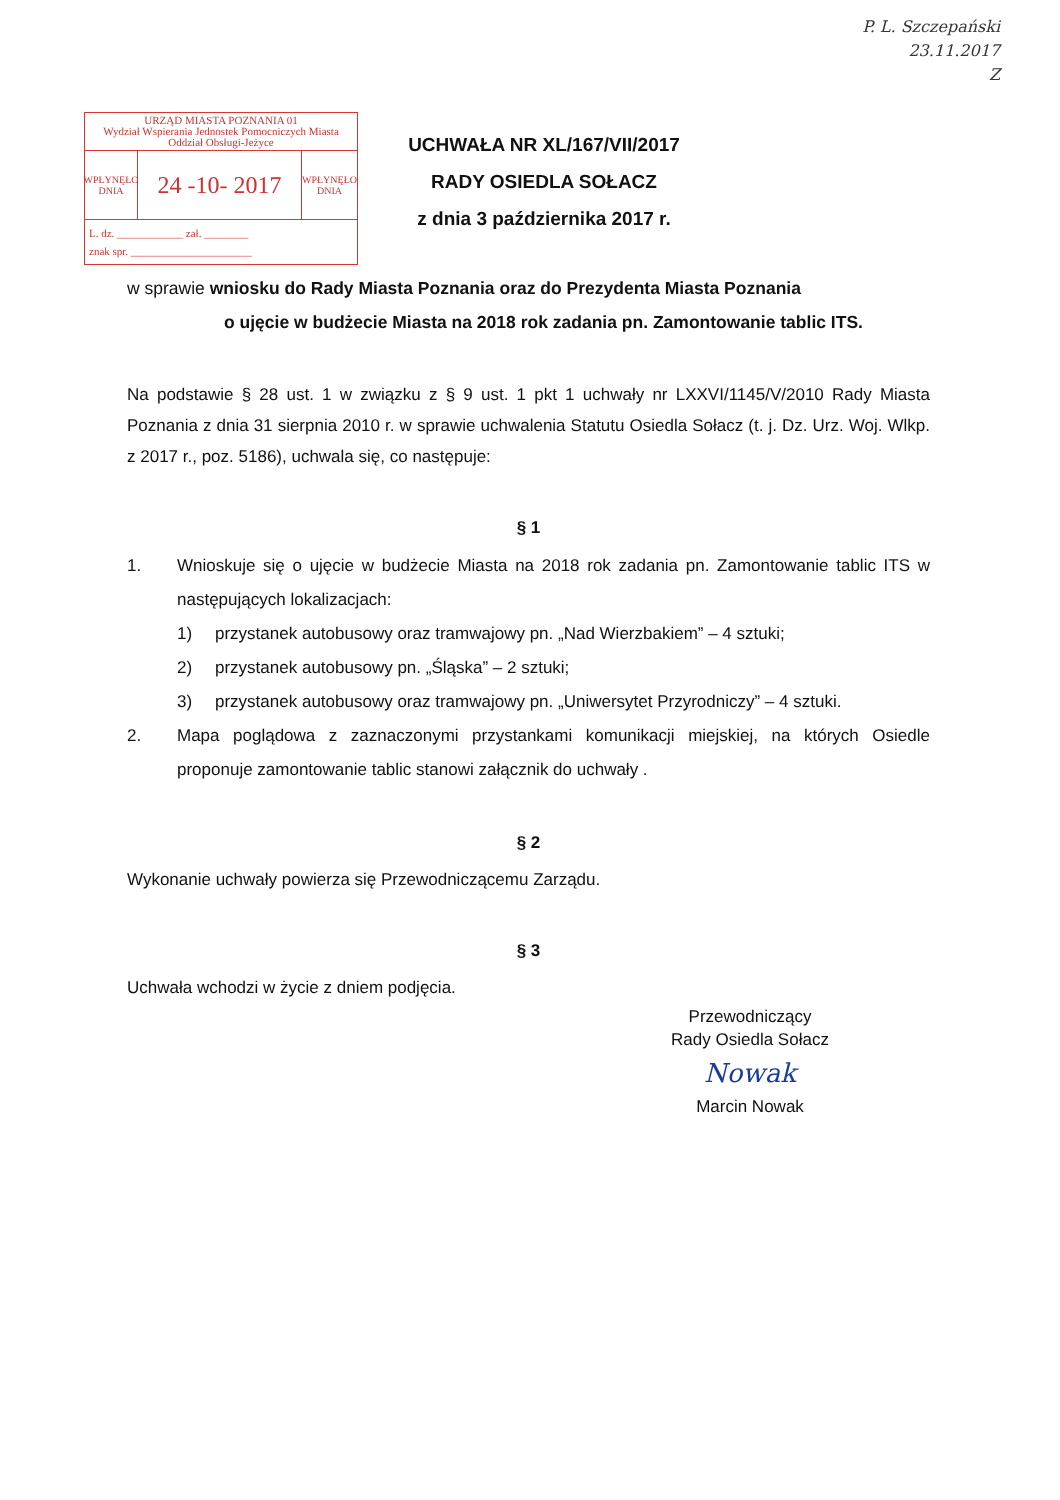P. L. Szczepański
23.11.2017
Z
URZĄD MIASTA POZNANIA 01
Wydział Wspierania Jednostek Pomocniczych Miasta
Oddział Obsługi-Jeżyce
WPŁYNĘŁO
DNIA
24 -10- 2017
WPŁYNĘŁO
DNIA
L. dz. ____________ zał. ________
znak spr. ______________________
UCHWAŁA NR XL/167/VII/2017
RADY OSIEDLA SOŁACZ
z dnia 3 października 2017 r.
w sprawie wniosku do Rady Miasta Poznania oraz do Prezydenta Miasta Poznania
o ujęcie w budżecie Miasta na 2018 rok zadania pn. Zamontowanie tablic ITS.
Na podstawie § 28 ust. 1 w związku z § 9 ust. 1 pkt 1 uchwały nr LXXVI/1145/V/2010 Rady Miasta Poznania z dnia 31 sierpnia 2010 r. w sprawie uchwalenia Statutu Osiedla Sołacz (t. j. Dz. Urz. Woj. Wlkp. z 2017 r., poz. 5186), uchwala się, co następuje:
§ 1
1. Wnioskuje się o ujęcie w budżecie Miasta na 2018 rok zadania pn. Zamontowanie tablic ITS w następujących lokalizacjach:
1) przystanek autobusowy oraz tramwajowy pn. „Nad Wierzbakiem” – 4 sztuki;
2) przystanek autobusowy pn. „Śląska” – 2 sztuki;
3) przystanek autobusowy oraz tramwajowy pn. „Uniwersytet Przyrodniczy” – 4 sztuki.
2. Mapa poglądowa z zaznaczonymi przystankami komunikacji miejskiej, na których Osiedle proponuje zamontowanie tablic stanowi załącznik do uchwały .
§ 2
Wykonanie uchwały powierza się Przewodniczącemu Zarządu.
§ 3
Uchwała wchodzi w życie z dniem podjęcia.
Przewodniczący
Rady Osiedla Sołacz
Nowak
Marcin Nowak